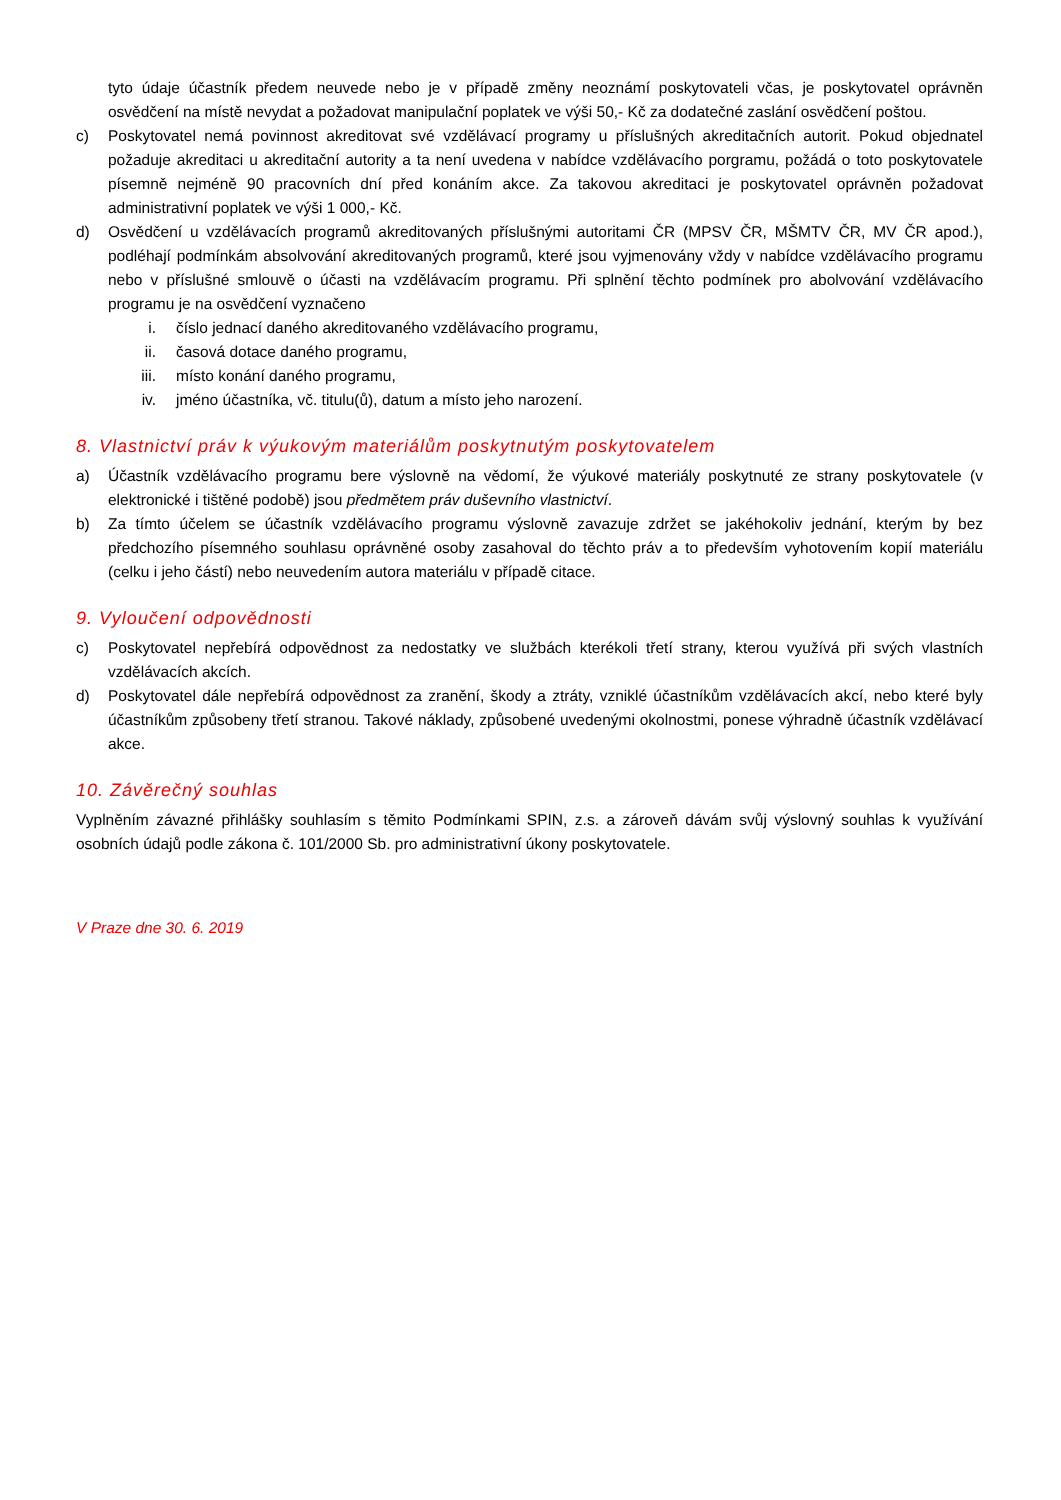tyto údaje účastník předem neuvede nebo je v případě změny neoznámí poskytovateli včas, je poskytovatel oprávněn osvědčení na místě nevydat a požadovat manipulační poplatek ve výši 50,- Kč za dodatečné zaslání osvědčení poštou.
c) Poskytovatel nemá povinnost akreditovat své vzdělávací programy u příslušných akreditačních autorit. Pokud objednatel požaduje akreditaci u akreditační autority a ta není uvedena v nabídce vzdělávacího porgramu, požádá o toto poskytovatele písemně nejméně 90 pracovních dní před konáním akce. Za takovou akreditaci je poskytovatel oprávněn požadovat administrativní poplatek ve výši 1 000,- Kč.
d) Osvědčení u vzdělávacích programů akreditovaných příslušnými autoritami ČR (MPSV ČR, MŠMTV ČR, MV ČR apod.), podléhají podmínkám absolvování akreditovaných programů, které jsou vyjmenovány vždy v nabídce vzdělávacího programu nebo v příslušné smlouvě o účasti na vzdělávacím programu. Při splnění těchto podmínek pro abolvování vzdělávacího programu je na osvědčení vyznačeno
i. číslo jednací daného akreditovaného vzdělávacího programu,
ii. časová dotace daného programu,
iii. místo konání daného programu,
iv. jméno účastníka, vč. titulu(ů), datum a místo jeho narození.
8. Vlastnictví práv k výukovým materiálům poskytnutým poskytovatelem
a) Účastník vzdělávacího programu bere výslovně na vědomí, že výukové materiály poskytnuté ze strany poskytovatele (v elektronické i tištěné podobě) jsou předmětem práv duševního vlastnictví.
b) Za tímto účelem se účastník vzdělávacího programu výslovně zavazuje zdržet se jakéhokoliv jednání, kterým by bez předchozího písemného souhlasu oprávněné osoby zasahoval do těchto práv a to především vyhotovením kopií materiálu (celku i jeho částí) nebo neuvedením autora materiálu v případě citace.
9. Vyloučení odpovědnosti
c) Poskytovatel nepřebírá odpovědnost za nedostatky ve službách kterékoli třetí strany, kterou využívá při svých vlastních vzdělávacích akcích.
d) Poskytovatel dále nepřebírá odpovědnost za zranění, škody a ztráty, vzniklé účastníkům vzdělávacích akcí, nebo které byly účastníkům způsobeny třetí stranou. Takové náklady, způsobené uvedenými okolnostmi, ponese výhradně účastník vzdělávací akce.
10. Závěrečný souhlas
Vyplněním závazné přihlášky souhlasím s těmito Podmínkami SPIN, z.s. a zároveň dávám svůj výslovný souhlas k využívání osobních údajů podle zákona č. 101/2000 Sb. pro administrativní úkony poskytovatele.
V Praze dne 30. 6. 2019